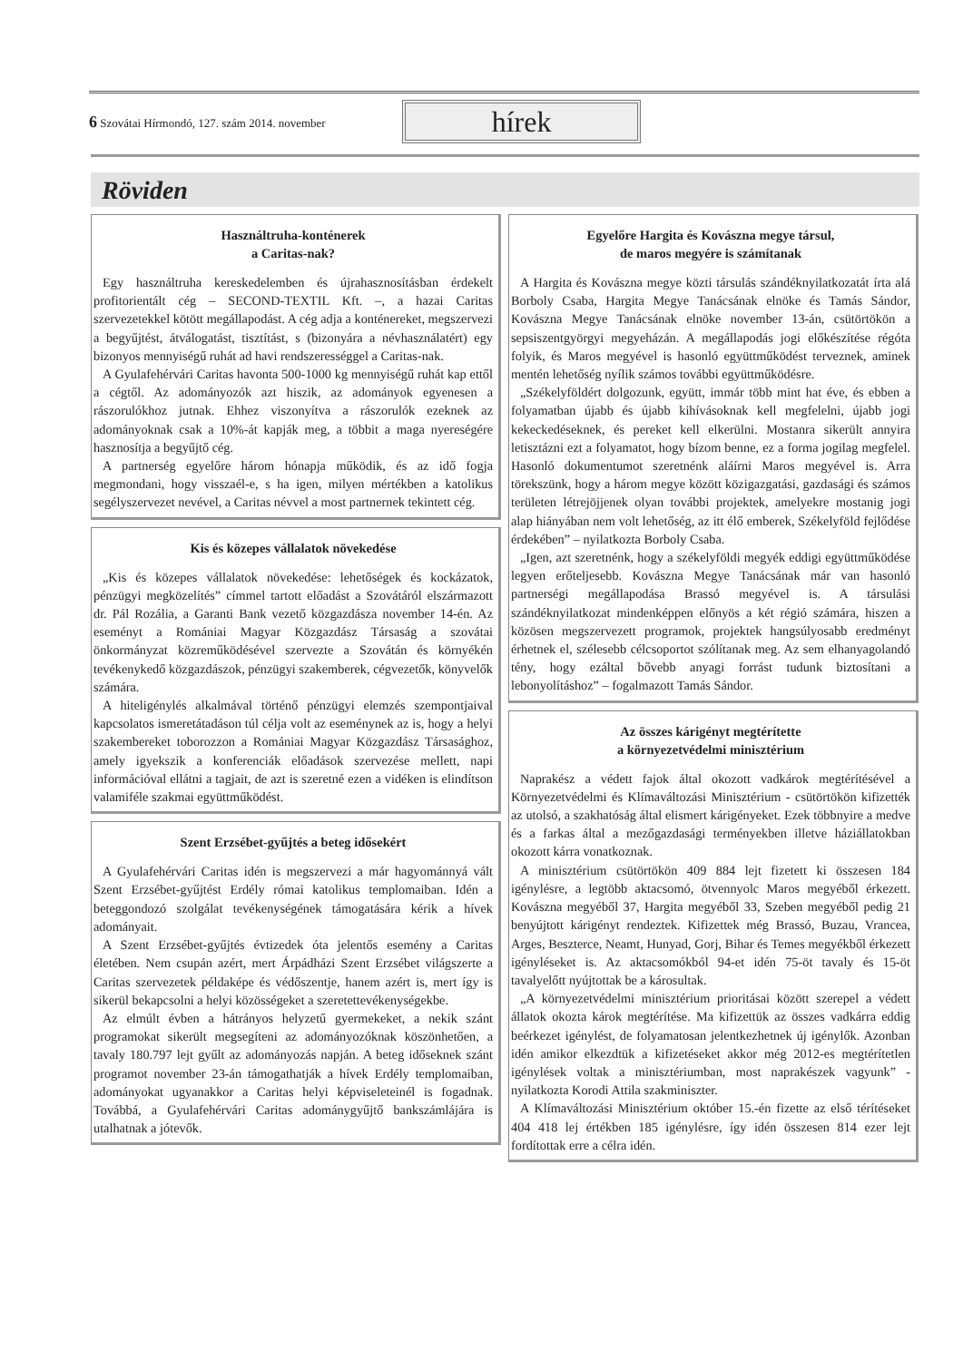6 Szovátai Hírmondó, 127. szám 2014. november
hírek
Röviden
Használtruha-konténerek
a Caritas-nak?
Egy használtruha kereskedelemben és újrahasznosításban érdekelt profitorientált cég – SECOND-TEXTIL Kft. –, a hazai Caritas szervezetekkel kötött megállapodást. A cég adja a konténereket, megszervezi a begyűjtést, átválogatást, tisztítást, s (bizonyára a névhasználatért) egy bizonyos mennyiségű ruhát ad havi rendszerességgel a Caritas-nak.
A Gyulafehérvári Caritas havonta 500-1000 kg mennyiségű ruhát kap ettől a cégtől. Az adományozók azt hiszik, az adományok egyenesen a rászorulókhoz jutnak. Ehhez viszonyítva a rászorulók ezeknek az adományoknak csak a 10%-át kapják meg, a többit a maga nyereségére hasznosítja a begyűjtő cég.
A partnerség egyelőre három hónapja működik, és az idő fogja megmondani, hogy visszaél-e, s ha igen, milyen mértékben a katolikus segélyszervezet nevével, a Caritas névvel a most partnernek tekintett cég.
Kis és közepes vállalatok növekedése
„Kis és közepes vállalatok növekedése: lehetőségek és kockázatok, pénzügyi megközelítés” címmel tartott előadást a Szovátáról elszármazott dr. Pál Rozália, a Garanti Bank vezető közgazdásza november 14-én. Az eseményt a Romániai Magyar Közgazdász Társaság a szovátai önkormányzat közreműködésével szervezte a Szovátán és környékén tevékenykedő közgazdászok, pénzügyi szakemberek, cégvezetők, könyvelők számára.
A hiteligénylés alkalmával történő pénzügyi elemzés szempontjaival kapcsolatos ismeretátadáson túl célja volt az eseménynek az is, hogy a helyi szakembereket toborozzon a Romániai Magyar Közgazdász Társasághoz, amely igyekszik a konferenciák előadások szervezése mellett, napi információval ellátni a tagjait, de azt is szeretné ezen a vidéken is elindítson valamiféle szakmai együttműködést.
Szent Erzsébet-gyűjtés a beteg idősekért
A Gyulafehérvári Caritas idén is megszervezi a már hagyománnyá vált Szent Erzsébet-gyűjtést Erdély római katolikus templomaiban. Idén a beteggondozó szolgálat tevékenységének támogatására kérik a hívek adományait.
A Szent Erzsébet-gyűjtés évtizedek óta jelentős esemény a Caritas életében. Nem csupán azért, mert Árpádházi Szent Erzsébet világszerte a Caritas szervezetek példaképe és védőszentje, hanem azért is, mert így is sikerül bekapcsolni a helyi közösségeket a szeretettevékenységekbe.
Az elmúlt évben a hátrányos helyzetű gyermekeket, a nekik szánt programokat sikerült megsegíteni az adományozóknak köszönhetően, a tavaly 180.797 lejt gyűlt az adományozás napján. A beteg időseknek szánt programot november 23-án támogathatják a hívek Erdély templomaiban, adományokat ugyanakkor a Caritas helyi képviseleteinél is fogadnak. Továbbá, a Gyulafehérvári Caritas adománygyűjtő bankszámlájára is utalhatnak a jótevők.
Egyelőre Hargita és Kovászna megye társul,
de maros megyére is számítanak
A Hargita és Kovászna megye közti társulás szándéknyilatkozatát írta alá Borboly Csaba, Hargita Megye Tanácsának elnöke és Tamás Sándor, Kovászna Megye Tanácsának elnöke november 13-án, csütörtökön a sepsiszentgyörgyi megyeházán. A megállapodás jogi előkészítése régóta folyik, és Maros megyével is hasonló együttműködést terveznek, aminek mentén lehetőség nyílik számos további együttműködésre.
„Székelyföldért dolgozunk, együtt, immár több mint hat éve, és ebben a folyamatban újabb és újabb kihívásoknak kell megfelelni, újabb jogi kekeckedéseknek, és pereket kell elkerülni. Mostanra sikerült annyira letisztázni ezt a folyamatot, hogy bízom benne, ez a forma jogilag megfelel. Hasonló dokumentumot szeretnénk aláírni Maros megyével is. Arra törekszünk, hogy a három megye között közigazgatási, gazdasági és számos területen létrejöjjenek olyan további projektek, amelyekre mostanig jogi alap hiányában nem volt lehetőség, az itt élő emberek, Székelyföld fejlődése érdekében” – nyilatkozta Borboly Csaba.
„Igen, azt szeretnénk, hogy a székelyföldi megyék eddigi együttműködése legyen erőteljesebb. Kovászna Megye Tanácsának már van hasonló partnerségi megállapodása Brassó megyével is. A társulási szándéknyilatkozat mindenképpen előnyös a két régió számára, hiszen a közösen megszervezett programok, projektek hangsúlyosabb eredményt érhetnek el, szélesebb célcsoportot szólítanak meg. Az sem elhanyagolandó tény, hogy ezáltal bővebb anyagi forrást tudunk biztosítani a lebonyolításhoz” – fogalmazott Tamás Sándor.
Az összes kárigényt megtérítette
a környezetvédelmi minisztérium
Naprakész a védett fajok által okozott vadkárok megtérítésével a Környezetvédelmi és Klímaváltozási Minisztérium - csütörtökön kifizették az utolsó, a szakhatóság által elismert kárigényeket. Ezek többnyire a medve és a farkas által a mezőgazdasági terményekben illetve háziállatokban okozott kárra vonatkoznak.
A minisztérium csütörtökön 409 884 lejt fizetett ki összesen 184 igénylésre, a legtöbb aktacsomó, ötvennyolc Maros megyéből érkezett. Kovászna megyéből 37, Hargita megyéből 33, Szeben megyéből pedig 21 benyújtott kárigényt rendeztek. Kifizettek még Brassó, Buzau, Vrancea, Arges, Beszterce, Neamt, Hunyad, Gorj, Bihar és Temes megyékből érkezett igényléseket is. Az aktacsomókból 94-et idén 75-öt tavaly és 15-öt tavalyelőtt nyújtottak be a károsultak.
„A környezetvédelmi minisztérium prioritásai között szerepel a védett állatok okozta károk megtérítése. Ma kifizettük az összes vadkárra eddig beérkezet igénylést, de folyamatosan jelentkezhetnek új igénylők. Azonban idén amikor elkezdtük a kifizetéseket akkor még 2012-es megtérítetlen igénylések voltak a minisztériumban, most naprakészek vagyunk” - nyilatkozta Korodi Attila szakminiszter.
A Klímaváltozási Minisztérium október 15.-én fizette az első térítéseket 404 418 lej értékben 185 igénylésre, így idén összesen 814 ezer lejt fordítottak erre a célra idén.